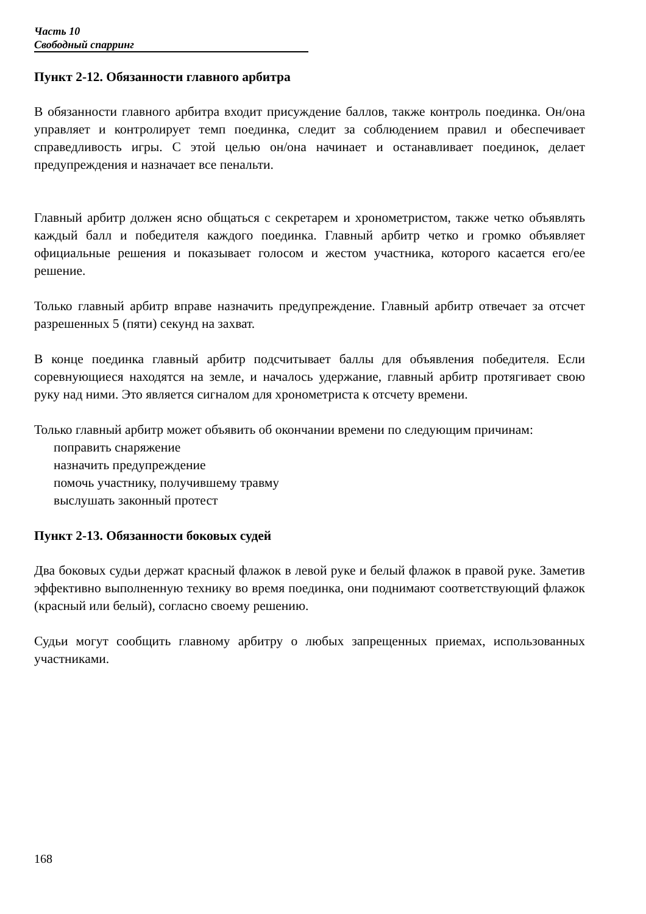Часть 10
Свободный спарринг
Пункт 2-12. Обязанности главного арбитра
В обязанности главного арбитра входит присуждение баллов, также контроль поединка. Он/она управляет и контролирует темп поединка, следит за соблюдением правил и обеспечивает справедливость игры. С этой целью он/она начинает и останавливает поединок, делает предупреждения и назначает все пенальти.
Главный арбитр должен ясно общаться с секретарем и хронометристом, также четко объявлять каждый балл и победителя каждого поединка. Главный арбитр четко и громко объявляет официальные решения и показывает голосом и жестом участника, которого касается его/ее решение.
Только главный арбитр вправе назначить предупреждение. Главный арбитр отвечает за отсчет разрешенных 5 (пяти) секунд на захват.
В конце поединка главный арбитр подсчитывает баллы для объявления победителя. Если соревнующиеся находятся на земле, и началось удержание, главный арбитр протягивает свою руку над ними. Это является сигналом для хронометриста к отсчету времени.
Только главный арбитр может объявить об окончании времени по следующим причинам:
поправить снаряжение
назначить предупреждение
помочь участнику, получившему травму
выслушать законный протест
Пункт 2-13. Обязанности боковых судей
Два боковых судьи держат красный флажок в левой руке и белый флажок в правой руке. Заметив эффективно выполненную технику во время поединка, они поднимают соответствующий флажок (красный или белый), согласно своему решению.
Судьи могут сообщить главному арбитру о любых запрещенных приемах, использованных участниками.
168